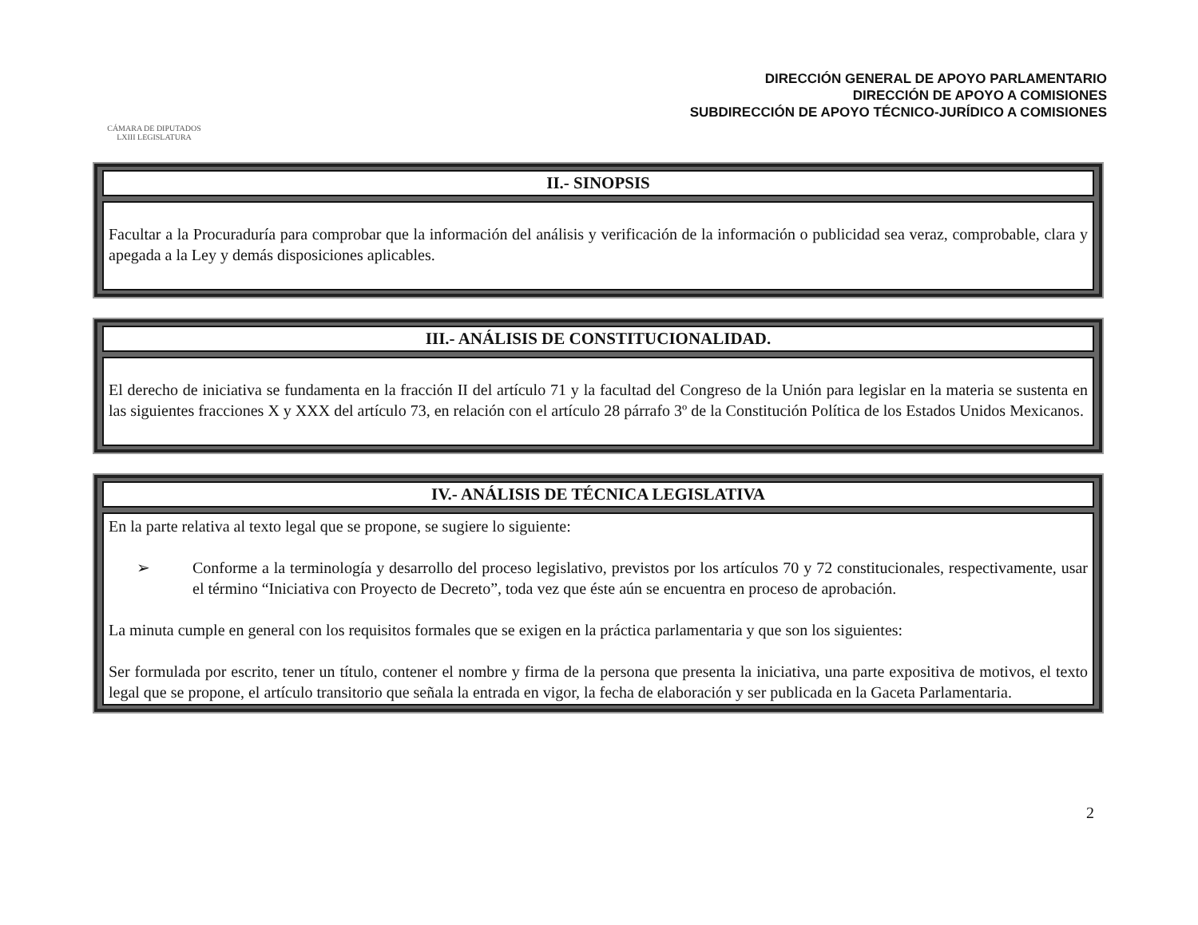CÁMARA DE DIPUTADOS
LXIII LEGISLATURA
DIRECCIÓN GENERAL DE APOYO PARLAMENTARIO
DIRECCIÓN DE APOYO A COMISIONES
SUBDIRECCIÓN DE APOYO TÉCNICO-JURÍDICO A COMISIONES
II.- SINOPSIS
Facultar a la Procuraduría para comprobar que la información del análisis y verificación de la información o publicidad sea veraz, comprobable, clara y apegada a la Ley y demás disposiciones aplicables.
III.- ANÁLISIS DE CONSTITUCIONALIDAD.
El derecho de iniciativa se fundamenta en la fracción II del artículo 71 y la facultad del Congreso de la Unión para legislar en la materia se sustenta en las siguientes fracciones X y XXX del artículo 73, en relación con el artículo 28 párrafo 3º de la Constitución Política de los Estados Unidos Mexicanos.
IV.- ANÁLISIS DE TÉCNICA LEGISLATIVA
En la parte relativa al texto legal que se propone, se sugiere lo siguiente:
➢ Conforme a la terminología y desarrollo del proceso legislativo, previstos por los artículos 70 y 72 constitucionales, respectivamente, usar el término “Iniciativa con Proyecto de Decreto”, toda vez que éste aún se encuentra en proceso de aprobación.
La minuta cumple en general con los requisitos formales que se exigen en la práctica parlamentaria y que son los siguientes:
Ser formulada por escrito, tener un título, contener el nombre y firma de la persona que presenta la iniciativa, una parte expositiva de motivos, el texto legal que se propone, el artículo transitorio que señala la entrada en vigor, la fecha de elaboración y ser publicada en la Gaceta Parlamentaria.
2